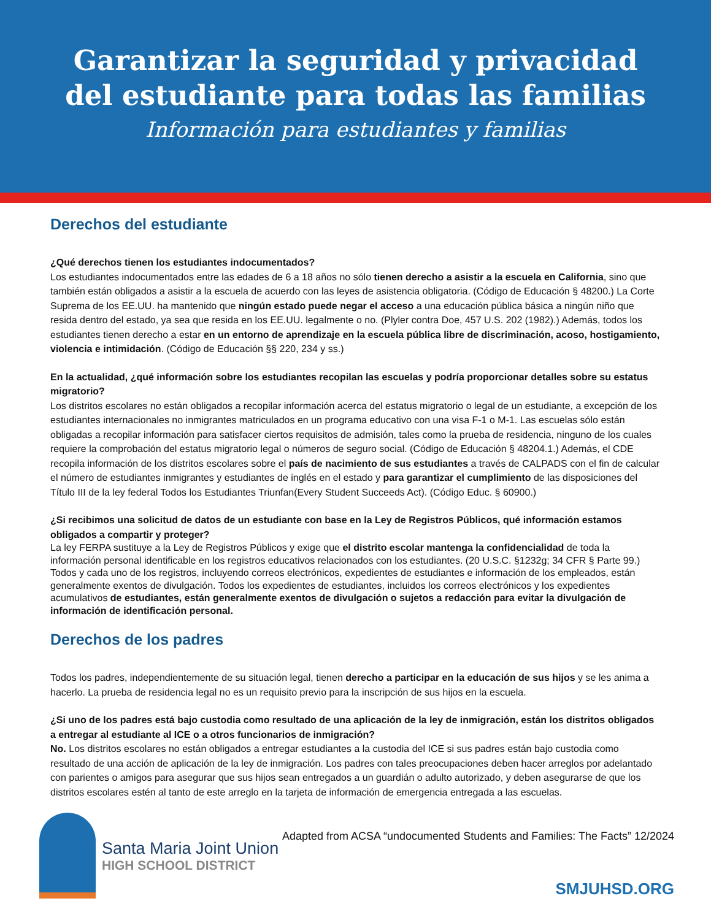Garantizar la seguridad y privacidad
del estudiante para todas las familias
Información para estudiantes y familias
Derechos del estudiante
¿Qué derechos tienen los estudiantes indocumentados?
Los estudiantes indocumentados entre las edades de 6 a 18 años no sólo tienen derecho a asistir a la escuela en California, sino que también están obligados a asistir a la escuela de acuerdo con las leyes de asistencia obligatoria. (Código de Educación § 48200.) La Corte Suprema de los EE.UU. ha mantenido que ningún estado puede negar el acceso a una educación pública básica a ningún niño que resida dentro del estado, ya sea que resida en los EE.UU. legalmente o no. (Plyler contra Doe, 457 U.S. 202 (1982).) Además, todos los estudiantes tienen derecho a estar en un entorno de aprendizaje en la escuela pública libre de discriminación, acoso, hostigamiento, violencia e intimidación. (Código de Educación §§ 220, 234 y ss.)
En la actualidad, ¿qué información sobre los estudiantes recopilan las escuelas y podría proporcionar detalles sobre su estatus migratorio?
Los distritos escolares no están obligados a recopilar información acerca del estatus migratorio o legal de un estudiante, a excepción de los estudiantes internacionales no inmigrantes matriculados en un programa educativo con una visa F-1 o M-1. Las escuelas sólo están obligadas a recopilar información para satisfacer ciertos requisitos de admisión, tales como la prueba de residencia, ninguno de los cuales requiere la comprobación del estatus migratorio legal o números de seguro social. (Código de Educación § 48204.1.) Además, el CDE recopila información de los distritos escolares sobre el país de nacimiento de sus estudiantes a través de CALPADS con el fin de calcular el número de estudiantes inmigrantes y estudiantes de inglés en el estado y para garantizar el cumplimiento de las disposiciones del Título III de la ley federal Todos los Estudiantes Triunfan(Every Student Succeeds Act). (Código Educ. § 60900.)
¿Si recibimos una solicitud de datos de un estudiante con base en la Ley de Registros Públicos, qué información estamos obligados a compartir y proteger?
La ley FERPA sustituye a la Ley de Registros Públicos y exige que el distrito escolar mantenga la confidencialidad de toda la información personal identificable en los registros educativos relacionados con los estudiantes. (20 U.S.C. §1232g; 34 CFR § Parte 99.) Todos y cada uno de los registros, incluyendo correos electrónicos, expedientes de estudiantes e información de los empleados, están generalmente exentos de divulgación. Todos los expedientes de estudiantes, incluidos los correos electrónicos y los expedientes acumulativos de estudiantes, están generalmente exentos de divulgación o sujetos a redacción para evitar la divulgación de información de identificación personal.
Derechos de los padres
Todos los padres, independientemente de su situación legal, tienen derecho a participar en la educación de sus hijos y se les anima a hacerlo. La prueba de residencia legal no es un requisito previo para la inscripción de sus hijos en la escuela.
¿Si uno de los padres está bajo custodia como resultado de una aplicación de la ley de inmigración, están los distritos obligados a entregar al estudiante al ICE o a otros funcionarios de inmigración?
No. Los distritos escolares no están obligados a entregar estudiantes a la custodia del ICE si sus padres están bajo custodia como resultado de una acción de aplicación de la ley de inmigración. Los padres con tales preocupaciones deben hacer arreglos por adelantado con parientes o amigos para asegurar que sus hijos sean entregados a un guardián o adulto autorizado, y deben asegurarse de que los distritos escolares estén al tanto de este arreglo en la tarjeta de información de emergencia entregada a las escuelas.
Santa Maria Joint Union
HIGH SCHOOL DISTRICT
Adapted from ACSA “undocumented Students and Families: The Facts” 12/2024
SMJUHSD.ORG